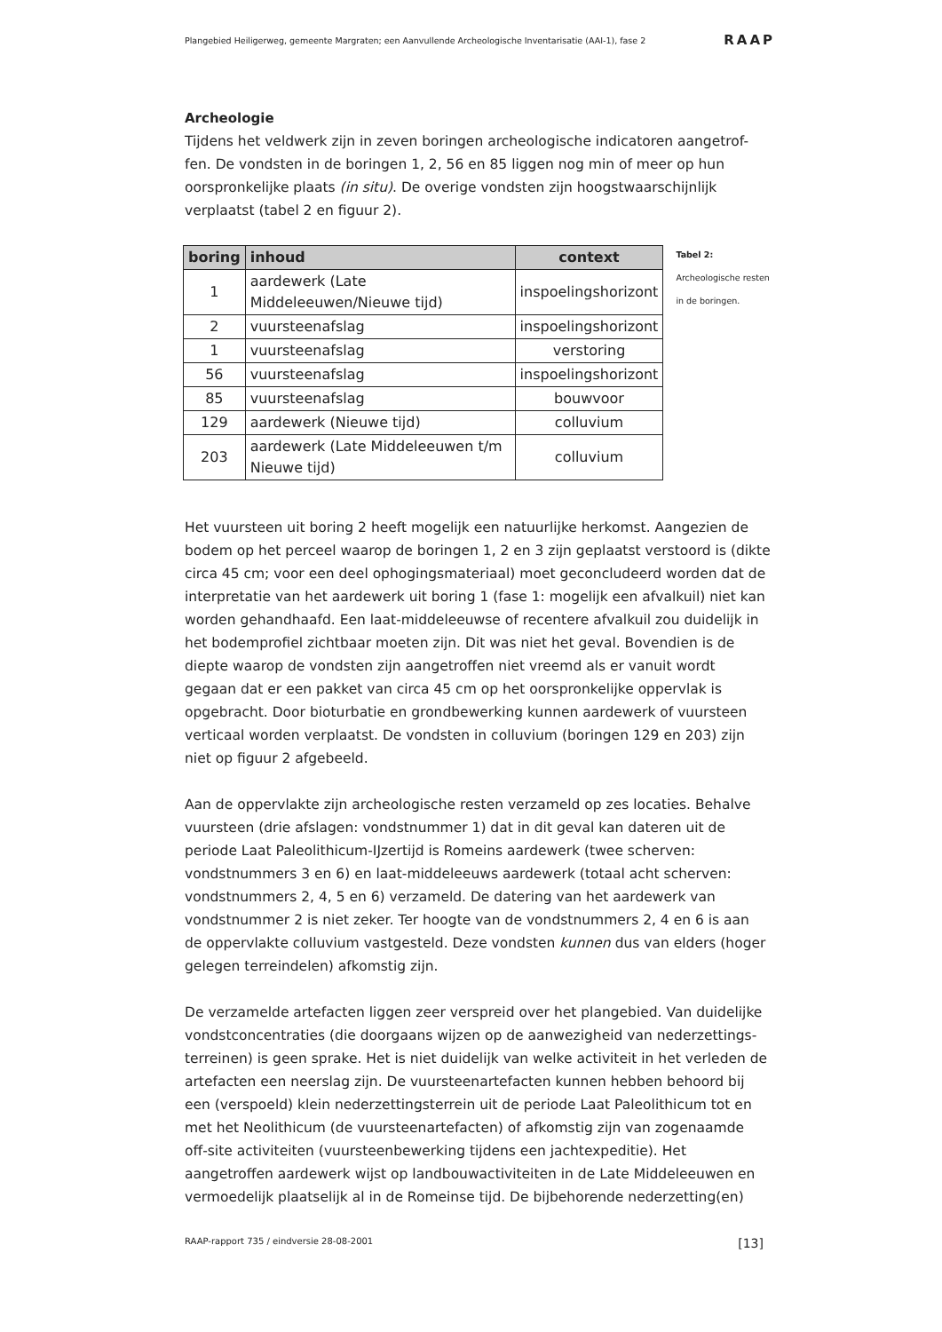Plangebied Heiligerweg, gemeente Margraten; een Aanvullende Archeologische Inventarisatie (AAI-1), fase 2 RAAP
Archeologie
Tijdens het veldwerk zijn in zeven boringen archeologische indicatoren aangetrof-fen. De vondsten in de boringen 1, 2, 56 en 85 liggen nog min of meer op hun oorspronkelijke plaats (in situ). De overige vondsten zijn hoogstwaarschijnlijk verplaatst (tabel 2 en figuur 2).
| boring | inhoud | context |
| --- | --- | --- |
| 1 | aardewerk (Late Middeleeuwen/Nieuwe tijd) | inspoelingshorizont |
| 2 | vuursteenafslag | inspoelingshorizont |
| 1 | vuursteenafslag | verstoring |
| 56 | vuursteenafslag | inspoelingshorizont |
| 85 | vuursteenafslag | bouwvoor |
| 129 | aardewerk (Nieuwe tijd) | colluvium |
| 203 | aardewerk (Late Middeleeuwen t/m Nieuwe tijd) | colluvium |
Tabel 2: Archeologische resten in de boringen.
Het vuursteen uit boring 2 heeft mogelijk een natuurlijke herkomst. Aangezien de bodem op het perceel waarop de boringen 1, 2 en 3 zijn geplaatst verstoord is (dikte circa 45 cm; voor een deel ophogingsmateriaal) moet geconcludeerd worden dat de interpretatie van het aardewerk uit boring 1 (fase 1: mogelijk een afvalkuil) niet kan worden gehandhaafd. Een laat-middeleeuwse of recentere afvalkuil zou duidelijk in het bodemprofiel zichtbaar moeten zijn. Dit was niet het geval. Bovendien is de diepte waarop de vondsten zijn aangetroffen niet vreemd als er vanuit wordt gegaan dat er een pakket van circa 45 cm op het oorspronkelijke oppervlak is opgebracht. Door bioturbatie en grondbewerking kunnen aardewerk of vuursteen verticaal worden verplaatst. De vondsten in colluvium (boringen 129 en 203) zijn niet op figuur 2 afgebeeld.
Aan de oppervlakte zijn archeologische resten verzameld op zes locaties. Behalve vuursteen (drie afslagen: vondstnummer 1) dat in dit geval kan dateren uit de periode Laat Paleolithicum-IJzertijd is Romeins aardewerk (twee scherven: vondstnummers 3 en 6) en laat-middeleeuws aardewerk (totaal acht scherven: vondstnummers 2, 4, 5 en 6) verzameld. De datering van het aardewerk van vondstnummer 2 is niet zeker. Ter hoogte van de vondstnummers 2, 4 en 6 is aan de oppervlakte colluvium vastgesteld. Deze vondsten kunnen dus van elders (hoger gelegen terreindelen) afkomstig zijn.
De verzamelde artefacten liggen zeer verspreid over het plangebied. Van duidelijke vondstconcentraties (die doorgaans wijzen op de aanwezigheid van nederzettings-terreinen) is geen sprake. Het is niet duidelijk van welke activiteit in het verleden de artefacten een neerslag zijn. De vuursteenartefacten kunnen hebben behoord bij een (verspoeld) klein nederzettingsterrein uit de periode Laat Paleolithicum tot en met het Neolithicum (de vuursteenartefacten) of afkomstig zijn van zogenaamde off-site activiteiten (vuursteenbewerking tijdens een jachtexpeditie). Het aangetroffen aardewerk wijst op landbouwactiviteiten in de Late Middeleeuwen en vermoedelijk plaatselijk al in de Romeinse tijd. De bijbehorende nederzetting(en)
RAAP-rapport 735 / eindversie 28-08-2001 [13]